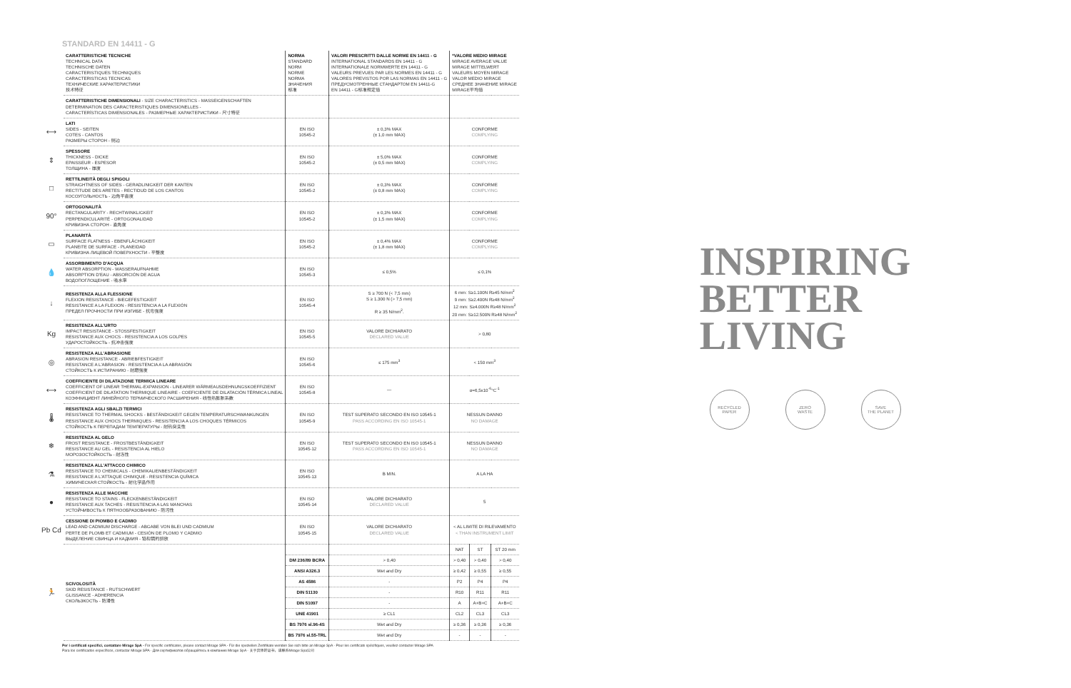STANDARD EN 14411 - G
| | CARATTERISTICHE TECNICHE TECHNICAL DATA TECHNISCHE DATEN CARACTERISTIQUES TECHNIQUES CARACTERISTICAS TECNICAS ТЕХНИЧЕСКИЕ ХАРАКТЕРИСТИКИ 技术特征 | NORMA STANDARD NORM NORME NORMA ЗНАЧЕНИЯ 标准 | VALORI PRESCRITTI DALLE NORME EN 14411 - G INTERNATIONAL STANDARDS EN 14411 - G INTERNATIONALE NORMWERTE EN 14411 - G VALEURS PREVUES PAR LES NORMES EN 14411 - G VALORES PREVISTOS POR LAS NORMAS EN 14411 - G ПРЕДУСМОТРЕННЫЕ СТАНДАРТОМ EN 14411-G EN 14411 - G标准规定值 | *VALORE MEDIO MIRAGE MIRAGE AVERAGE VALUE MIRAGE MITTELWERT VALEURS MOYEN MIRAGE VALOR MEDIO MIRAGE СРЕДНЕЕ ЗНАЧЕНИЕ MIRAGE MIRAGE平均值 | | |
| | CARATTERISTICHE DIMENSIONALI - SIZE CHARACTERISTICS - MASSEIGENSCHAFTEN DETERMINATION DES CARACTERISTIQUES DIMENSIONELLES - CARACTERÍSTICAS DIMENSIONALES - РАЗМЕРНЫЕ ХАРАКТЕРИСТИКИ - 尺寸特征 | | | | | |
| ⟷ | LATI SIDES - SEITEN COTES - CANTOS РАЗМЕРЫ СТОРОН - 侧边 | EN ISO 10545-2 | ± 0,3% MAX (± 1,0 mm MAX) | CONFORME COMPLYING | | |
| ⇕ | SPESSORE THICKNESS - DICKE EPAISSEUR - ESPESOR ТОЛЩИНА - 厚度 | EN ISO 10545-2 | ± 5,0% MAX (± 0,5 mm MAX) | CONFORME COMPLYING | | |
| □ | RETTILINEITÀ DEGLI SPIGOLI STRAIGHTNESS OF SIDES - GERADLINIGKEIT DER KANTEN RECTITUDE DES ARETES - RECTIDUD DE LOS CANTOS КОСОУГОЛЬНОСТЬ - 边角平直度 | EN ISO 10545-2 | ± 0,3% MAX (± 0,8 mm MAX) | CONFORME COMPLYING | | |
| 90° | ORTOGONALITÀ RECTANGULARITY - RECHTWINKLIGKEIT PERPENDICULARITÉ - ORTOGONALIDAD КРИВИЗНА СТОРОН - 直角度 | EN ISO 10545-2 | ± 0,3% MAX (± 1,5 mm MAX) | CONFORME COMPLYING | | |
| ▭ | PLANARITÀ SURFACE FLATNESS - EBENFLÄCHIGKEIT PLANEITE DE SURFACE - PLANEIDAD КРИВИЗНА ЛИЦЕВОЙ ПОВЕРХНОСТИ - 平整度 | EN ISO 10545-2 | ± 0,4% MAX (± 1,8 mm MAX) | CONFORME COMPLYING | | |
| 💧 | ASSORBIMENTO D'ACQUA WATER ABSORPTION - WASSERAUFNAHME ABSORPTION D'EAU - ABSORCIÓN DE AGUA ВОДОПОГЛОЩЕНИЕ - 吸水率 | EN ISO 10545-3 | ≤ 0,5% | ≤ 0,1% | | |
| ↓ | RESISTENZA ALLA FLESSIONE FLEXION RESISTANCE - BIEGEFESTIGKEIT RESISTANCE A LA FLEXION - RESISTENCIA A LA FLEXIÓN ПРЕДЕЛ ПРОЧНОСТИ ПРИ ИЗГИБЕ - 抗弯强度 | EN ISO 10545-4 | S ≥ 700 N (< 7,5 mm) S ≥ 1.300 N (> 7,5 mm) R ≥ 35 N/mm<sup>2</sup>. | 6 mm: S≥1.100N R≥45 N/mm<sup>2</sup> 9 mm: S≥2.400N R≥48 N/mm<sup>2</sup> 12 mm: S≥4.000N R≥48 N/mm<sup>2</sup> 20 mm: S≥12.500N R≥48 N/mm<sup>2</sup> | | |
| Kg | RESISTENZA ALL'URTO IMPACT RESISTANCE - STOSSFESTIGKEIT RESISTANCE AUX CHOCS - RESISTENCIA A LOS GOLPES УДАРОСТОЙКОСТЬ - 抗冲击强度 | EN ISO 10545-5 | VALORE DICHIARATO DECLARED VALUE | > 0,80 | | |
| ◎ | RESISTENZA ALL'ABRASIONE ABRASION RESISTANCE - ABRIEBFESTIGKEIT RESISTANCE A L'ABRASION - RESISTENCIA A LA ABRASIÓN СТОЙКОСТЬ К ИСТИРАНИЮ - 耐磨强度 | EN ISO 10545-6 | ≤ 175 mm<sup>3</sup> | < 150 mm<sup>3</sup> | | |
| ⟷ | COEFFICIENTE DI DILATAZIONE TERMICA LINEARE COEFFICIENT OF LINEAR THERMAL-EXPANSION - LINEARER WÄRMEAUSDEHNUNGSKOEFFIZIENT COEFFICIENT DE DILATATION THERMIQUE LINEAIRE - COEFICIENTE DE DILATACIÓN TÉRMICA LINEAL КОЭФФИЦИЕНТ ЛИНЕЙНОГО ТЕРМИЧЕСКОГО РАСШИРЕНИЯ - 线性热膨胀系数 | EN ISO 10545-8 | — | α=6,5x10<sup>-6</sup>°C<sup>-1</sup> | | |
| 🌡 | RESISTENZA AGLI SBALZI TERMICI RESISTANCE TO THERMAL SHOCKS - BESTÄNDIGKEIT GEGEN TEMPERATURSCHWANKUNGEN RESISTANCE AUX CHOCS THERMIQUES - RESISTENCIA A LOS CHOQUES TÉRMICOS СТОЙКОСТЬ К ПЕРЕПАДАМ ТЕМПЕРАТУРЫ - 耐热突变性 | EN ISO 10545-9 | TEST SUPERATO SECONDO EN ISO 10545-1 PASS ACCORDING EN ISO 10545-1 | NESSUN DANNO NO DAMAGE | | |
| ❄ | RESISTENZA AL GELO FROST RESISTANCE - FROSTBESTÄNDIGKEIT RESISTANCE AU GEL - RESISTENCIA AL HIELO МОРОЗОСТОЙКОСТЬ - 耐冻性 | EN ISO 10545-12 | TEST SUPERATO SECONDO EN ISO 10545-1 PASS ACCORDING EN ISO 10545-1 | NESSUN DANNO NO DAMAGE | | |
| ⚗ | RESISTENZA ALL'ATTACCO CHIMICO RESISTANCE TO CHEMICALS - CHEMIKALIENBESTÄNDIGKEIT RESISTANCE A L'ATTAQUE CHIMIQUE - RESISTENCIA QUÍMICA ХИМИЧЕСКАЯ СТОЙКОСТЬ - 耐化学品作用 | EN ISO 10545-13 | B MIN. | A LA HA | | |
| ● | RESISTENZA ALLE MACCHIE RESISTANCE TO STAINS - FLECKENBESTÄNDIGKEIT RESISTANCE AUX TACHES - RESISTENCIA A LAS MANCHAS УСТОЙЧИВОСТЬ К ПЯТНООБРАЗОВАНИЮ - 防污性 | EN ISO 10545-14 | VALORE DICHIARATO DECLARED VALUE | 5 | | |
| Pb Cd | CESSIONE DI PIOMBO E CADMIO LEAD AND CADMIUM DISCHARGE - ABGABE VON BLEI UND CADMIUM PERTE DE PLOMB ET CADMIUM - CESIÓN DE PLOMO Y CADMIO ВЫДЕЛЕНИЕ СВИНЦА И КАДМИЯ - 铅和镉的排放 | EN ISO 10545-15 | VALORE DICHIARATO DECLARED VALUE | < AL LIMITE DI RILEVAMENTO < THAN INSTRUMENT LIMIT | | |
| 🏃 | SCIVOLOSITÀ SKID RESISTANCE - RUTSCHWERT GLISSANCE - ADHERENCIA СКОЛЬЗКОСТЬ - 防滑性 | | | NAT | ST | ST 20 mm |
| | | DM 236/89 BCRA | > 0,40 | > 0,40 | > 0,40 | > 0,40 |
| | | ANSI A326.3 | Wet and Dry | ≥ 0,42 | ≥ 0,55 | ≥ 0,55 |
| | | AS 4586 | - | P2 | P4 | P4 |
| | | DIN 51130 | - | R10 | R11 | R11 |
| | | DIN 51097 | - | A | A+B+C | A+B+C |
| | | UNE 41901 | ≥ CL1 | CL2 | CL3 | CL3 |
| | | BS 7976 sl.96-4S | Wet and Dry | ≥ 0,36 | ≥ 0,36 | ≥ 0,36 |
| | | BS 7976 sl.55-TRL | Wet and Dry | - | - | - |
Per i certificati specifici, contattare Mirage SpA - For specific certificates, please contact Mirage SPA - Für die speziellen Zertifikate wenden Sie sich bitte an Mirage SpA - Pour les certificats spécifiques, veuillez contacter Mirage SPA
Para los certificados específicos, contactar Mirage SPA - Для сертификатов обращайтесь в компанию Mirage SpA - 关于具体的证书，请联系Mirage Spa公司
INSPIRING
BETTER
LIVING
RECYCLED
PAPER
ZERO
WASTE
SAVE
THE PLANET